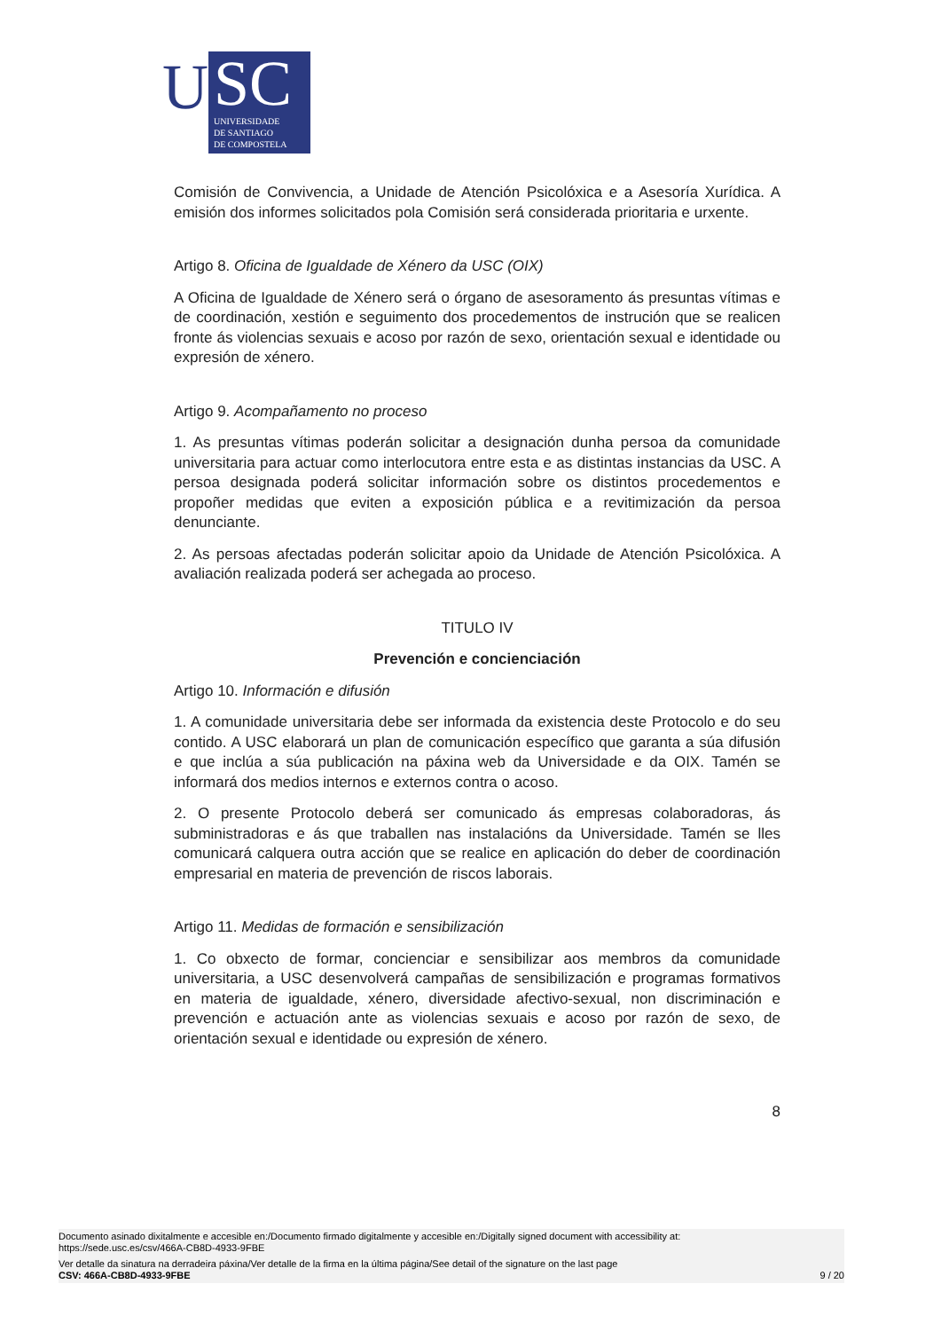U
SC
UNIVERSIDADE
DE SANTIAGO
DE COMPOSTELA
Comisión de Convivencia, a Unidade de Atención Psicolóxica e a Asesoría Xurídica. A emisión dos informes solicitados pola Comisión será considerada prioritaria e urxente.
Artigo 8. Oficina de Igualdade de Xénero da USC (OIX)
A Oficina de Igualdade de Xénero será o órgano de asesoramento ás presuntas vítimas e de coordinación, xestión e seguimento dos procedementos de instrución que se realicen fronte ás violencias sexuais e acoso por razón de sexo, orientación sexual e identidade ou expresión de xénero.
Artigo 9. Acompañamento no proceso
1. As presuntas vítimas poderán solicitar a designación dunha persoa da comunidade universitaria para actuar como interlocutora entre esta e as distintas instancias da USC. A persoa designada poderá solicitar información sobre os distintos procedementos e propoñer medidas que eviten a exposición pública e a revitimización da persoa denunciante.
2. As persoas afectadas poderán solicitar apoio da Unidade de Atención Psicolóxica. A avaliación realizada poderá ser achegada ao proceso.
TITULO IV
Prevención e concienciación
Artigo 10. Información e difusión
1. A comunidade universitaria debe ser informada da existencia deste Protocolo e do seu contido. A USC elaborará un plan de comunicación específico que garanta a súa difusión e que inclúa a súa publicación na páxina web da Universidade e da OIX. Tamén se informará dos medios internos e externos contra o acoso.
2. O presente Protocolo deberá ser comunicado ás empresas colaboradoras, ás subministradoras e ás que traballen nas instalacións da Universidade. Tamén se lles comunicará calquera outra acción que se realice en aplicación do deber de coordinación empresarial en materia de prevención de riscos laborais.
Artigo 11. Medidas de formación e sensibilización
1. Co obxecto de formar, concienciar e sensibilizar aos membros da comunidade universitaria, a USC desenvolverá campañas de sensibilización e programas formativos en materia de igualdade, xénero, diversidade afectivo-sexual, non discriminación e prevención e actuación ante as violencias sexuais e acoso por razón de sexo, de orientación sexual e identidade ou expresión de xénero.
8
Documento asinado dixitalmente e accesible en:/Documento firmado digitalmente y accesible en:/Digitally signed document with accessibility at:
https://sede.usc.es/csv/466A-CB8D-4933-9FBE
Ver detalle da sinatura na derradeira páxina/Ver detalle de la firma en la última página/See detail of the signature on the last page
CSV: 466A-CB8D-4933-9FBE 9 / 20